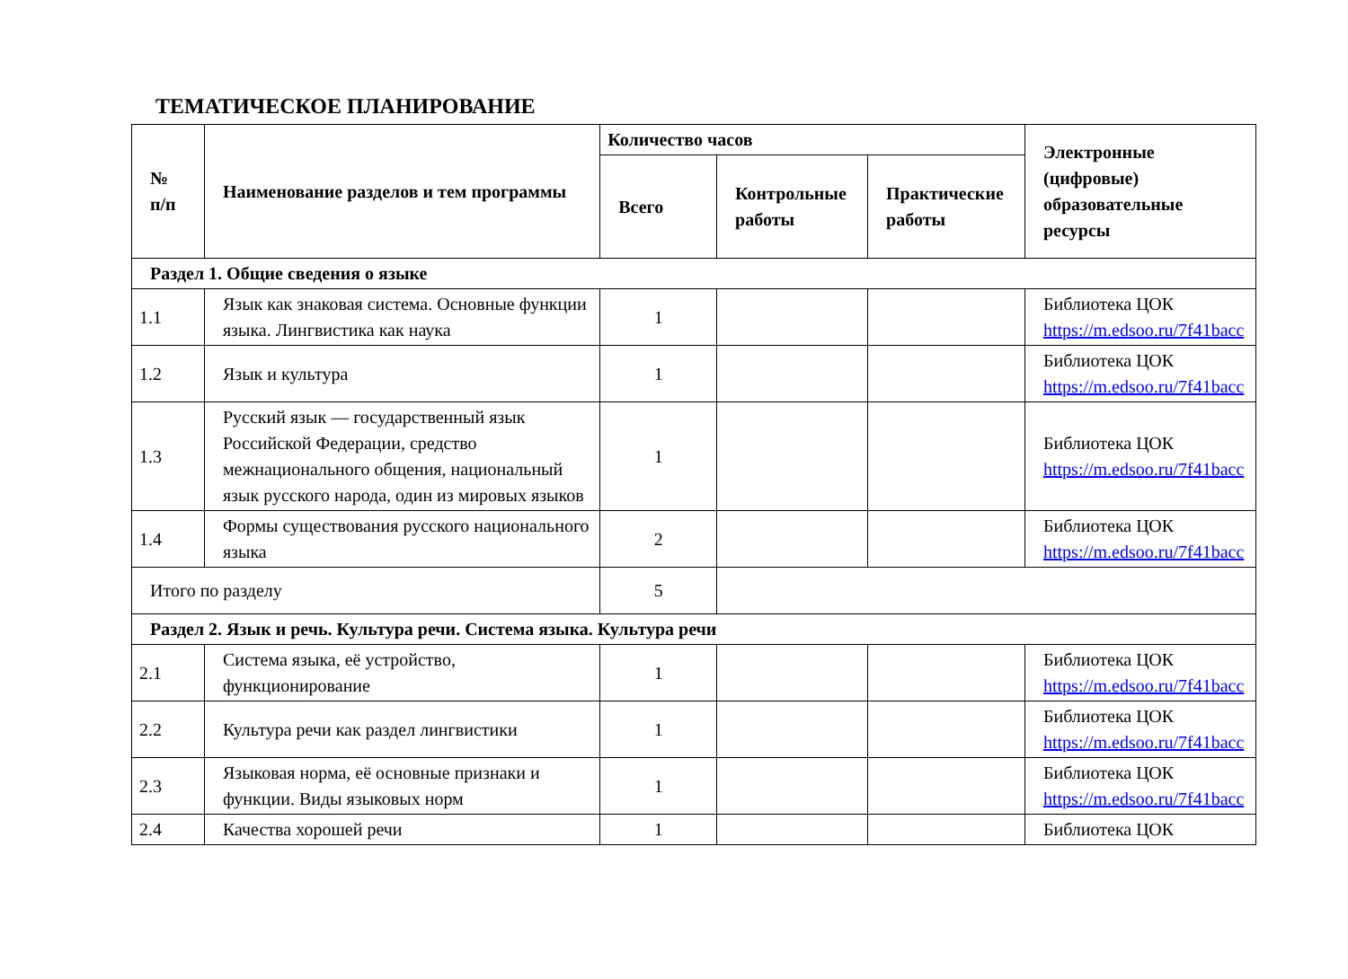ТЕМАТИЧЕСКОЕ ПЛАНИРОВАНИЕ
| № п/п | Наименование разделов и тем программы | Количество часов | | | Электронные (цифровые) образовательные ресурсы |
| --- | --- | --- | --- | --- | --- |
| | | Всего | Контрольные работы | Практические работы | |
| Раздел 1. Общие сведения о языке | | | | | |
| 1.1 | Язык как знаковая система. Основные функции языка. Лингвистика как наука | 1 | | | Библиотека ЦОК https://m.edsoo.ru/7f41bacc |
| 1.2 | Язык и культура | 1 | | | Библиотека ЦОК https://m.edsoo.ru/7f41bacc |
| 1.3 | Русский язык — государственный язык Российской Федерации, средство межнационального общения, национальный язык русского народа, один из мировых языков | 1 | | | Библиотека ЦОК https://m.edsoo.ru/7f41bacc |
| 1.4 | Формы существования русского национального языка | 2 | | | Библиотека ЦОК https://m.edsoo.ru/7f41bacc |
| Итого по разделу | | 5 | | | |
| Раздел 2. Язык и речь. Культура речи. Система языка. Культура речи | | | | | |
| 2.1 | Система языка, её устройство, функционирование | 1 | | | Библиотека ЦОК https://m.edsoo.ru/7f41bacc |
| 2.2 | Культура речи как раздел лингвистики | 1 | | | Библиотека ЦОК https://m.edsoo.ru/7f41bacc |
| 2.3 | Языковая норма, её основные признаки и функции. Виды языковых норм | 1 | | | Библиотека ЦОК https://m.edsoo.ru/7f41bacc |
| 2.4 | Качества хорошей речи | 1 | | | Библиотека ЦОК |